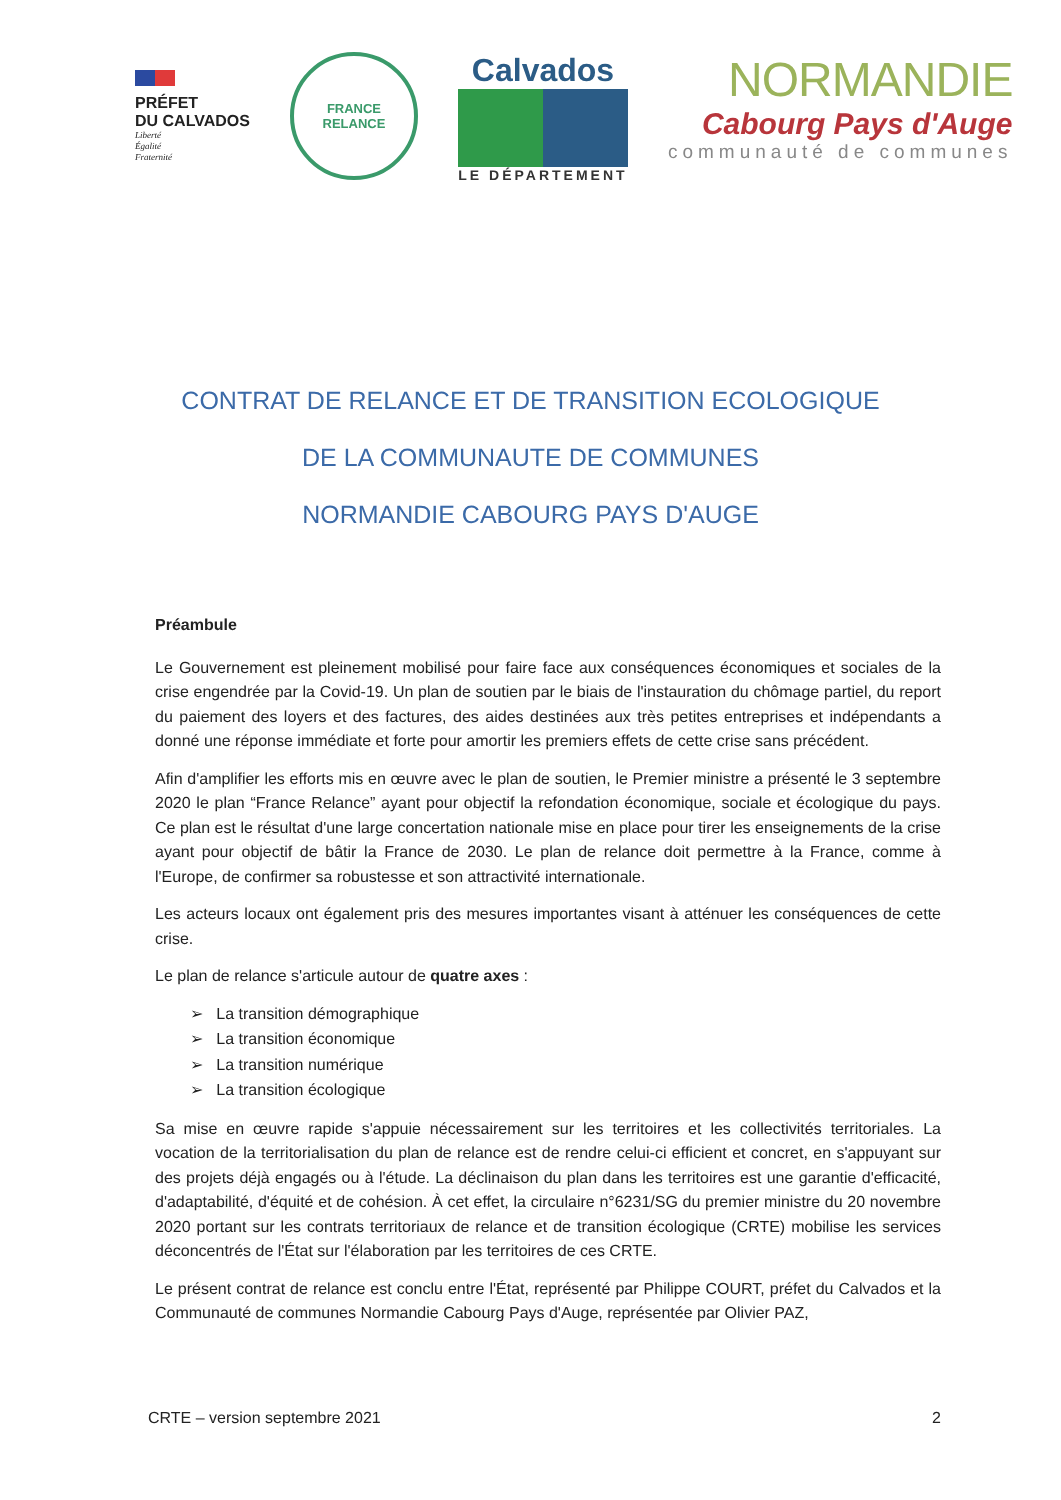PRÉFET
DU CALVADOS
Liberté
Égalité
Fraternité
FRANCE
RELANCE
Calvados
LE DÉPARTEMENT
NORMANDIE
Cabourg Pays d'Auge
communauté de communes
CONTRAT DE RELANCE ET DE TRANSITION ECOLOGIQUE
DE LA COMMUNAUTE DE COMMUNES
NORMANDIE CABOURG PAYS D'AUGE
Préambule
Le Gouvernement est pleinement mobilisé pour faire face aux conséquences économiques et sociales de la crise engendrée par la Covid-19. Un plan de soutien par le biais de l'instauration du chômage partiel, du report du paiement des loyers et des factures, des aides destinées aux très petites entreprises et indépendants a donné une réponse immédiate et forte pour amortir les premiers effets de cette crise sans précédent.
Afin d'amplifier les efforts mis en œuvre avec le plan de soutien, le Premier ministre a présenté le 3 septembre 2020 le plan “France Relance” ayant pour objectif la refondation économique, sociale et écologique du pays. Ce plan est le résultat d'une large concertation nationale mise en place pour tirer les enseignements de la crise ayant pour objectif de bâtir la France de 2030. Le plan de relance doit permettre à la France, comme à l'Europe, de confirmer sa robustesse et son attractivité internationale.
Les acteurs locaux ont également pris des mesures importantes visant à atténuer les conséquences de cette crise.
Le plan de relance s'articule autour de quatre axes :
➢ La transition démographique
➢ La transition économique
➢ La transition numérique
➢ La transition écologique
Sa mise en œuvre rapide s'appuie nécessairement sur les territoires et les collectivités territoriales. La vocation de la territorialisation du plan de relance est de rendre celui-ci efficient et concret, en s'appuyant sur des projets déjà engagés ou à l'étude. La déclinaison du plan dans les territoires est une garantie d'efficacité, d'adaptabilité, d'équité et de cohésion. À cet effet, la circulaire n°6231/SG du premier ministre du 20 novembre 2020 portant sur les contrats territoriaux de relance et de transition écologique (CRTE) mobilise les services déconcentrés de l'État sur l'élaboration par les territoires de ces CRTE.
Le présent contrat de relance est conclu entre l'État, représenté par Philippe COURT, préfet du Calvados et la Communauté de communes Normandie Cabourg Pays d'Auge, représentée par Olivier PAZ,
CRTE – version septembre 2021 2